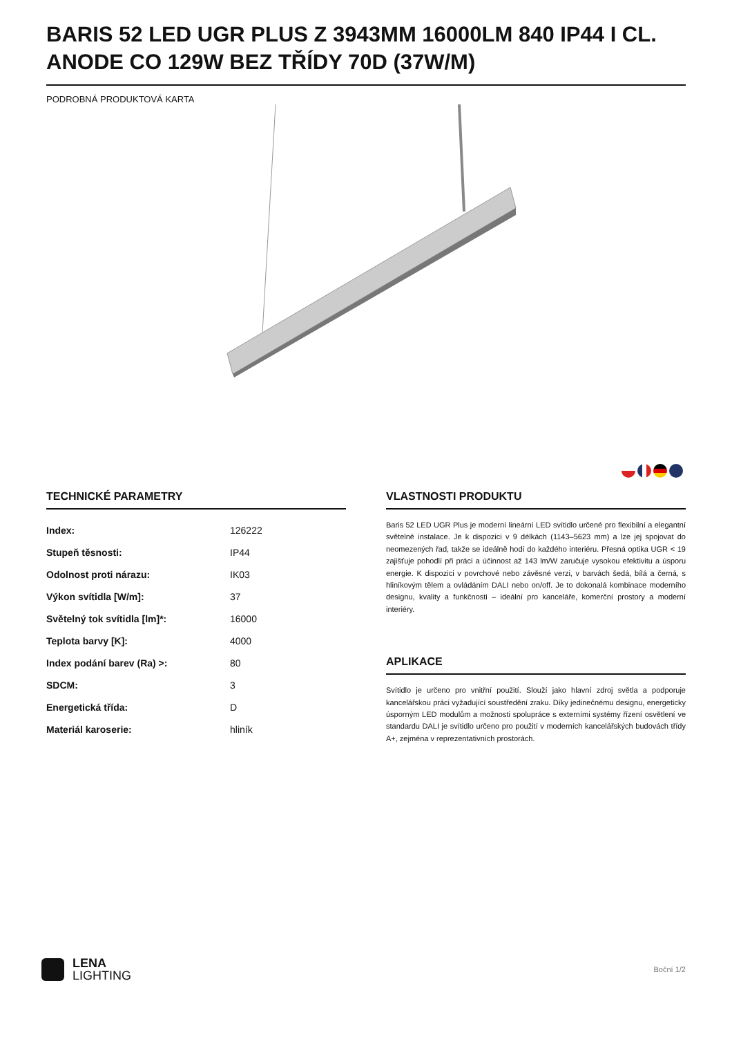BARIS 52 LED UGR PLUS Z 3943MM 16000LM 840 IP44 I CL. ANODE CO 129W BEZ TŘÍDY 70D (37W/M)
PODROBNÁ PRODUKTOVÁ KARTA
TECHNICKÉ PARAMETRY
| Index: | 126222 |
| Stupeň těsnosti: | IP44 |
| Odolnost proti nárazu: | IK03 |
| Výkon svítidla [W/m]: | 37 |
| Světelný tok svítidla [lm]*: | 16000 |
| Teplota barvy [K]: | 4000 |
| Index podání barev (Ra) >: | 80 |
| SDCM: | 3 |
| Energetická třída: | D |
| Materiál karoserie: | hliník |
VLASTNOSTI PRODUKTU
Baris 52 LED UGR Plus je moderní lineární LED svítidlo určené pro flexibilní a elegantní světelné instalace. Je k dispozici v 9 délkách (1143–5623 mm) a lze jej spojovat do neomezených řad, takže se ideálně hodí do každého interiéru. Přesná optika UGR < 19 zajišťuje pohodlí při práci a účinnost až 143 lm/W zaručuje vysokou efektivitu a úsporu energie. K dispozici v povrchové nebo závěsné verzi, v barvách šedá, bílá a černá, s hliníkovým tělem a ovládáním DALI nebo on/off. Je to dokonalá kombinace moderního designu, kvality a funkčnosti – ideální pro kanceláře, komerční prostory a moderní interiéry.
APLIKACE
Svítidlo je určeno pro vnitřní použití. Slouží jako hlavní zdroj světla a podporuje kancelářskou práci vyžadující soustředění zraku. Díky jedinečnému designu, energeticky úsporným LED modulům a možnosti spolupráce s externími systémy řízení osvětlení ve standardu DALI je svítidlo určeno pro použití v moderních kancelářských budovách třídy A+, zejména v reprezentativních prostorách.
LENA
LIGHTING
Boční 1/2